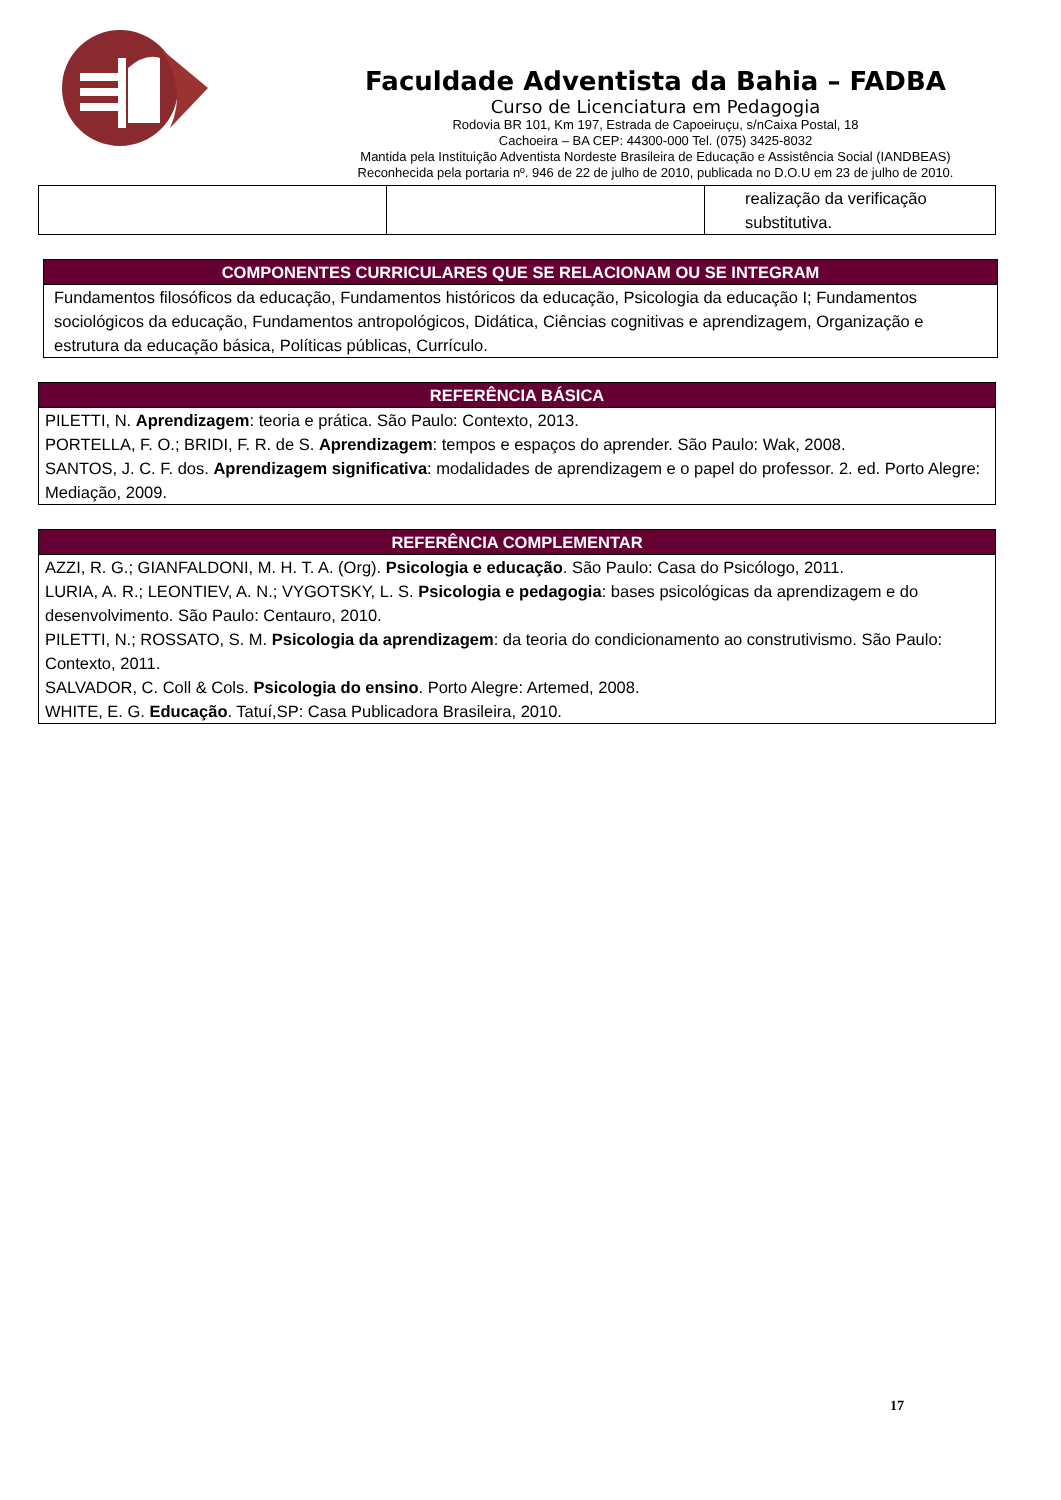Faculdade Adventista da Bahia – FADBA
Curso de Licenciatura em Pedagogia
Rodovia BR 101, Km 197, Estrada de Capoeiruçu, s/nCaixa Postal, 18
Cachoeira – BA CEP: 44300-000 Tel. (075) 3425-8032
Mantida pela Instituição Adventista Nordeste Brasileira de Educação e Assistência Social (IANDBEAS)
Reconhecida pela portaria nº. 946 de 22 de julho de 2010, publicada no D.O.U em 23 de julho de 2010.
| | | realização da verificação substitutiva. |
| COMPONENTES CURRICULARES QUE SE RELACIONAM OU SE INTEGRAM |
| --- |
| Fundamentos filosóficos da educação, Fundamentos históricos da educação, Psicologia da educação I; Fundamentos sociológicos da educação, Fundamentos antropológicos, Didática, Ciências cognitivas e aprendizagem, Organização e estrutura da educação básica, Políticas públicas, Currículo. |
| REFERÊNCIA BÁSICA |
| --- |
| PILETTI, N. Aprendizagem : teoria e prática. São Paulo: Contexto, 2013. PORTELLA, F. O.; BRIDI, F. R. de S. Aprendizagem : tempos e espaços do aprender. São Paulo: Wak, 2008. SANTOS, J. C. F. dos. Aprendizagem significativa : modalidades de aprendizagem e o papel do professor. 2. ed. Porto Alegre: Mediação, 2009. |
| REFERÊNCIA COMPLEMENTAR |
| --- |
| AZZI, R. G.; GIANFALDONI, M. H. T. A. (Org). Psicologia e educação . São Paulo: Casa do Psicólogo, 2011. LURIA, A. R.; LEONTIEV, A. N.; VYGOTSKY, L. S. Psicologia e pedagogia : bases psicológicas da aprendizagem e do desenvolvimento. São Paulo: Centauro, 2010. PILETTI, N.; ROSSATO, S. M. Psicologia da aprendizagem : da teoria do condicionamento ao construtivismo. São Paulo: Contexto, 2011. SALVADOR, C. Coll & Cols. Psicologia do ensino . Porto Alegre: Artemed, 2008. WHITE, E. G. Educação . Tatuí,SP: Casa Publicadora Brasileira, 2010. |
17